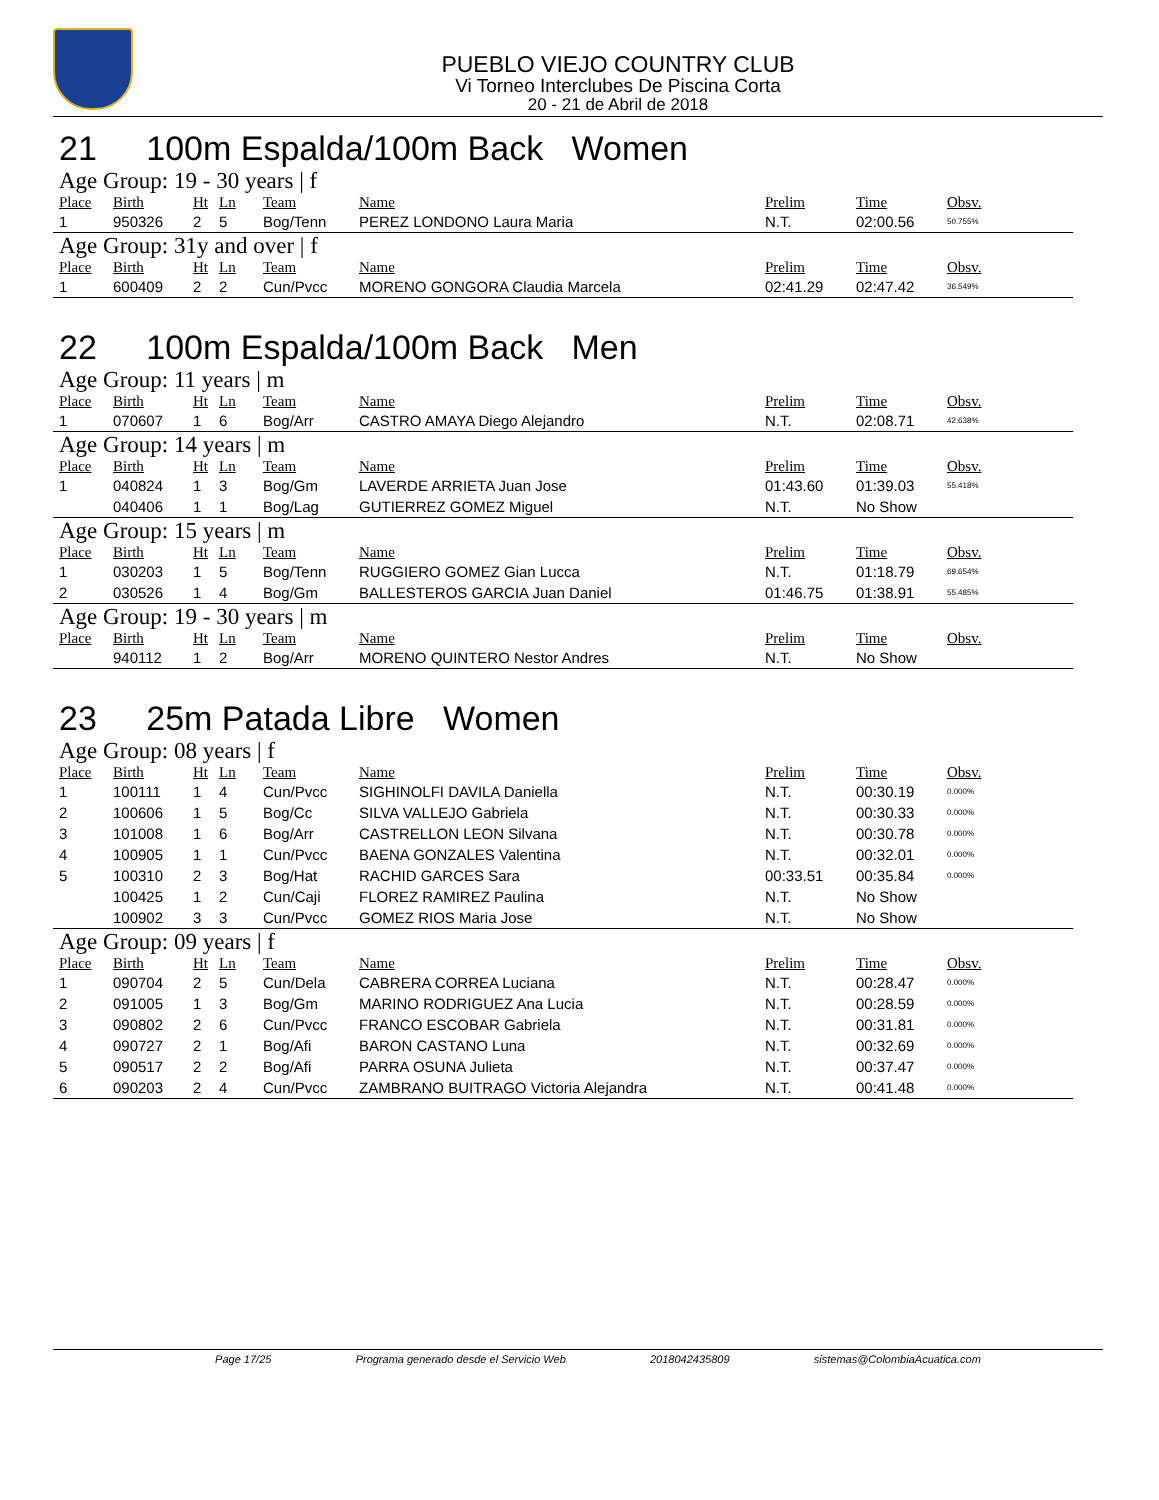PUEBLO VIEJO COUNTRY CLUB
Vi Torneo Interclubes De Piscina Corta
20 - 21 de Abril de 2018
21 100m Espalda/100m Back Women
Age Group: 19 - 30 years | f
| Place | Birth | Ht | Ln | Team | Name | Prelim | Time | Obsv. |
| --- | --- | --- | --- | --- | --- | --- | --- | --- |
| 1 | 950326 | 2 | 5 | Bog/Tenn | PEREZ LONDONO Laura Maria | N.T. | 02:00.56 | 50.755% |
Age Group: 31y and over | f
| Place | Birth | Ht | Ln | Team | Name | Prelim | Time | Obsv. |
| --- | --- | --- | --- | --- | --- | --- | --- | --- |
| 1 | 600409 | 2 | 2 | Cun/Pvcc | MORENO GONGORA Claudia Marcela | 02:41.29 | 02:47.42 | 36.549% |
22 100m Espalda/100m Back Men
Age Group: 11 years | m
| Place | Birth | Ht | Ln | Team | Name | Prelim | Time | Obsv. |
| --- | --- | --- | --- | --- | --- | --- | --- | --- |
| 1 | 070607 | 1 | 6 | Bog/Arr | CASTRO AMAYA Diego Alejandro | N.T. | 02:08.71 | 42.638% |
Age Group: 14 years | m
| Place | Birth | Ht | Ln | Team | Name | Prelim | Time | Obsv. |
| --- | --- | --- | --- | --- | --- | --- | --- | --- |
| 1 | 040824 | 1 | 3 | Bog/Gm | LAVERDE ARRIETA Juan Jose | 01:43.60 | 01:39.03 | 55.418% |
| | 040406 | 1 | 1 | Bog/Lag | GUTIERREZ GOMEZ Miguel | N.T. | No Show | |
Age Group: 15 years | m
| Place | Birth | Ht | Ln | Team | Name | Prelim | Time | Obsv. |
| --- | --- | --- | --- | --- | --- | --- | --- | --- |
| 1 | 030203 | 1 | 5 | Bog/Tenn | RUGGIERO GOMEZ Gian Lucca | N.T. | 01:18.79 | 69.654% |
| 2 | 030526 | 1 | 4 | Bog/Gm | BALLESTEROS GARCIA Juan Daniel | 01:46.75 | 01:38.91 | 55.485% |
Age Group: 19 - 30 years | m
| Place | Birth | Ht | Ln | Team | Name | Prelim | Time | Obsv. |
| --- | --- | --- | --- | --- | --- | --- | --- | --- |
| | 940112 | 1 | 2 | Bog/Arr | MORENO QUINTERO Nestor Andres | N.T. | No Show | |
23 25m Patada Libre Women
Age Group: 08 years | f
| Place | Birth | Ht | Ln | Team | Name | Prelim | Time | Obsv. |
| --- | --- | --- | --- | --- | --- | --- | --- | --- |
| 1 | 100111 | 1 | 4 | Cun/Pvcc | SIGHINOLFI DAVILA Daniella | N.T. | 00:30.19 | 0.000% |
| 2 | 100606 | 1 | 5 | Bog/Cc | SILVA VALLEJO Gabriela | N.T. | 00:30.33 | 0.000% |
| 3 | 101008 | 1 | 6 | Bog/Arr | CASTRELLON LEON Silvana | N.T. | 00:30.78 | 0.000% |
| 4 | 100905 | 1 | 1 | Cun/Pvcc | BAENA GONZALES Valentina | N.T. | 00:32.01 | 0.000% |
| 5 | 100310 | 2 | 3 | Bog/Hat | RACHID GARCES Sara | 00:33.51 | 00:35.84 | 0.000% |
| | 100425 | 1 | 2 | Cun/Caji | FLOREZ RAMIREZ Paulina | N.T. | No Show | |
| | 100902 | 3 | 3 | Cun/Pvcc | GOMEZ RIOS Maria Jose | N.T. | No Show | |
Age Group: 09 years | f
| Place | Birth | Ht | Ln | Team | Name | Prelim | Time | Obsv. |
| --- | --- | --- | --- | --- | --- | --- | --- | --- |
| 1 | 090704 | 2 | 5 | Cun/Dela | CABRERA CORREA Luciana | N.T. | 00:28.47 | 0.000% |
| 2 | 091005 | 1 | 3 | Bog/Gm | MARINO RODRIGUEZ Ana Lucia | N.T. | 00:28.59 | 0.000% |
| 3 | 090802 | 2 | 6 | Cun/Pvcc | FRANCO ESCOBAR Gabriela | N.T. | 00:31.81 | 0.000% |
| 4 | 090727 | 2 | 1 | Bog/Afi | BARON CASTANO Luna | N.T. | 00:32.69 | 0.000% |
| 5 | 090517 | 2 | 2 | Bog/Afi | PARRA OSUNA Julieta | N.T. | 00:37.47 | 0.000% |
| 6 | 090203 | 2 | 4 | Cun/Pvcc | ZAMBRANO BUITRAGO Victoria Alejandra | N.T. | 00:41.48 | 0.000% |
Page 17/25 Programa generado desde el Servicio Web 2018042435809 sistemas@ColombiaAcuatica.com